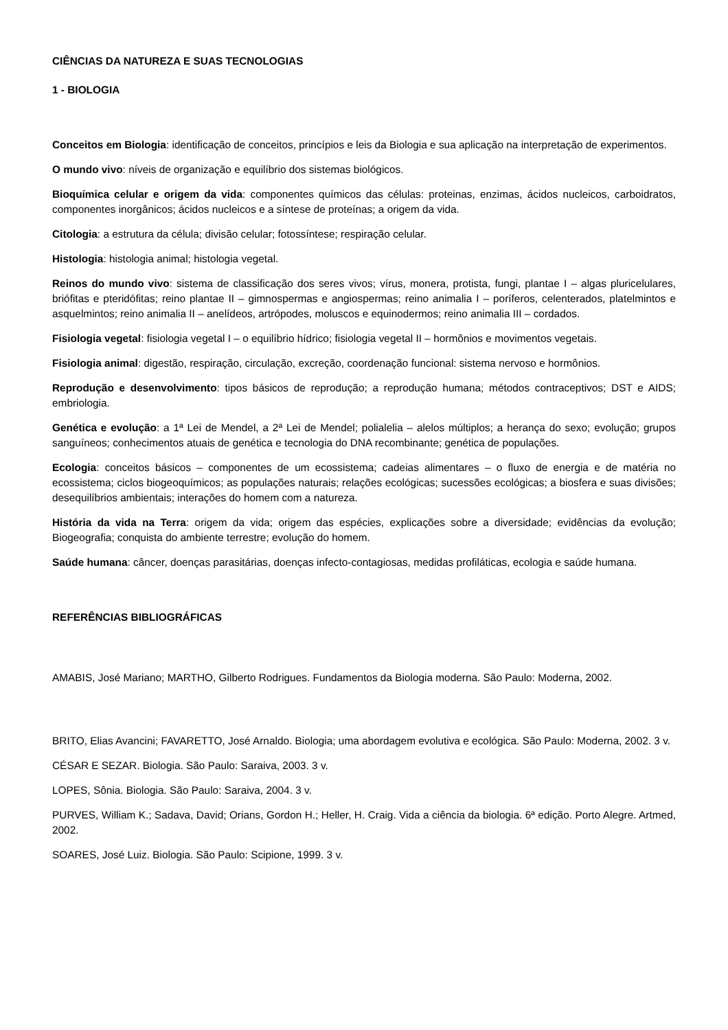CIÊNCIAS DA NATUREZA E SUAS TECNOLOGIAS
1 - BIOLOGIA
Conceitos em Biologia: identificação de conceitos, princípios e leis da Biologia e sua aplicação na interpretação de experimentos.
O mundo vivo: níveis de organização e equilíbrio dos sistemas biológicos.
Bioquímica celular e origem da vida: componentes químicos das células: proteinas, enzimas, ácidos nucleicos, carboidratos, componentes inorgânicos; ácidos nucleicos e a síntese de proteínas; a origem da vida.
Citologia: a estrutura da célula; divisão celular; fotossíntese; respiração celular.
Histologia: histologia animal; histologia vegetal.
Reinos do mundo vivo: sistema de classificação dos seres vivos; vírus, monera, protista, fungi, plantae I – algas pluricelulares, briófitas e pteridófitas; reino plantae II – gimnospermas e angiospermas; reino animalia I – poríferos, celenterados, platelmintos e asquelmintos; reino animalia II – anelídeos, artrópodes, moluscos e equinodermos; reino animalia III – cordados.
Fisiologia vegetal: fisiologia vegetal I – o equilíbrio hídrico; fisiologia vegetal II – hormônios e movimentos vegetais.
Fisiologia animal: digestão, respiração, circulação, excreção, coordenação funcional: sistema nervoso e hormônios.
Reprodução e desenvolvimento: tipos básicos de reprodução; a reprodução humana; métodos contraceptivos; DST e AIDS; embriologia.
Genética e evolução: a 1ª Lei de Mendel, a 2ª Lei de Mendel; polialelia – alelos múltiplos; a herança do sexo; evolução; grupos sanguíneos; conhecimentos atuais de genética e tecnologia do DNA recombinante; genética de populações.
Ecologia: conceitos básicos – componentes de um ecossistema; cadeias alimentares – o fluxo de energia e de matéria no ecossistema; ciclos biogeoquímicos; as populações naturais; relações ecológicas; sucessões ecológicas; a biosfera e suas divisões; desequilíbrios ambientais; interações do homem com a natureza.
História da vida na Terra: origem da vida; origem das espécies, explicações sobre a diversidade; evidências da evolução; Biogeografia; conquista do ambiente terrestre; evolução do homem.
Saúde humana: câncer, doenças parasitárias, doenças infecto-contagiosas, medidas profiláticas, ecologia e saúde humana.
REFERÊNCIAS BIBLIOGRÁFICAS
AMABIS, José Mariano; MARTHO, Gilberto Rodrigues. Fundamentos da Biologia moderna. São Paulo: Moderna, 2002.
BRITO, Elias Avancini; FAVARETTO, José Arnaldo. Biologia; uma abordagem evolutiva e ecológica. São Paulo: Moderna, 2002. 3 v.
CÉSAR E SEZAR. Biologia. São Paulo: Saraiva, 2003. 3 v.
LOPES, Sônia. Biologia. São Paulo: Saraiva, 2004. 3 v.
PURVES, William K.; Sadava, David; Orians, Gordon H.; Heller, H. Craig. Vida a ciência da biologia. 6ª edição. Porto Alegre. Artmed, 2002.
SOARES, José Luiz. Biologia. São Paulo: Scipione, 1999. 3 v.